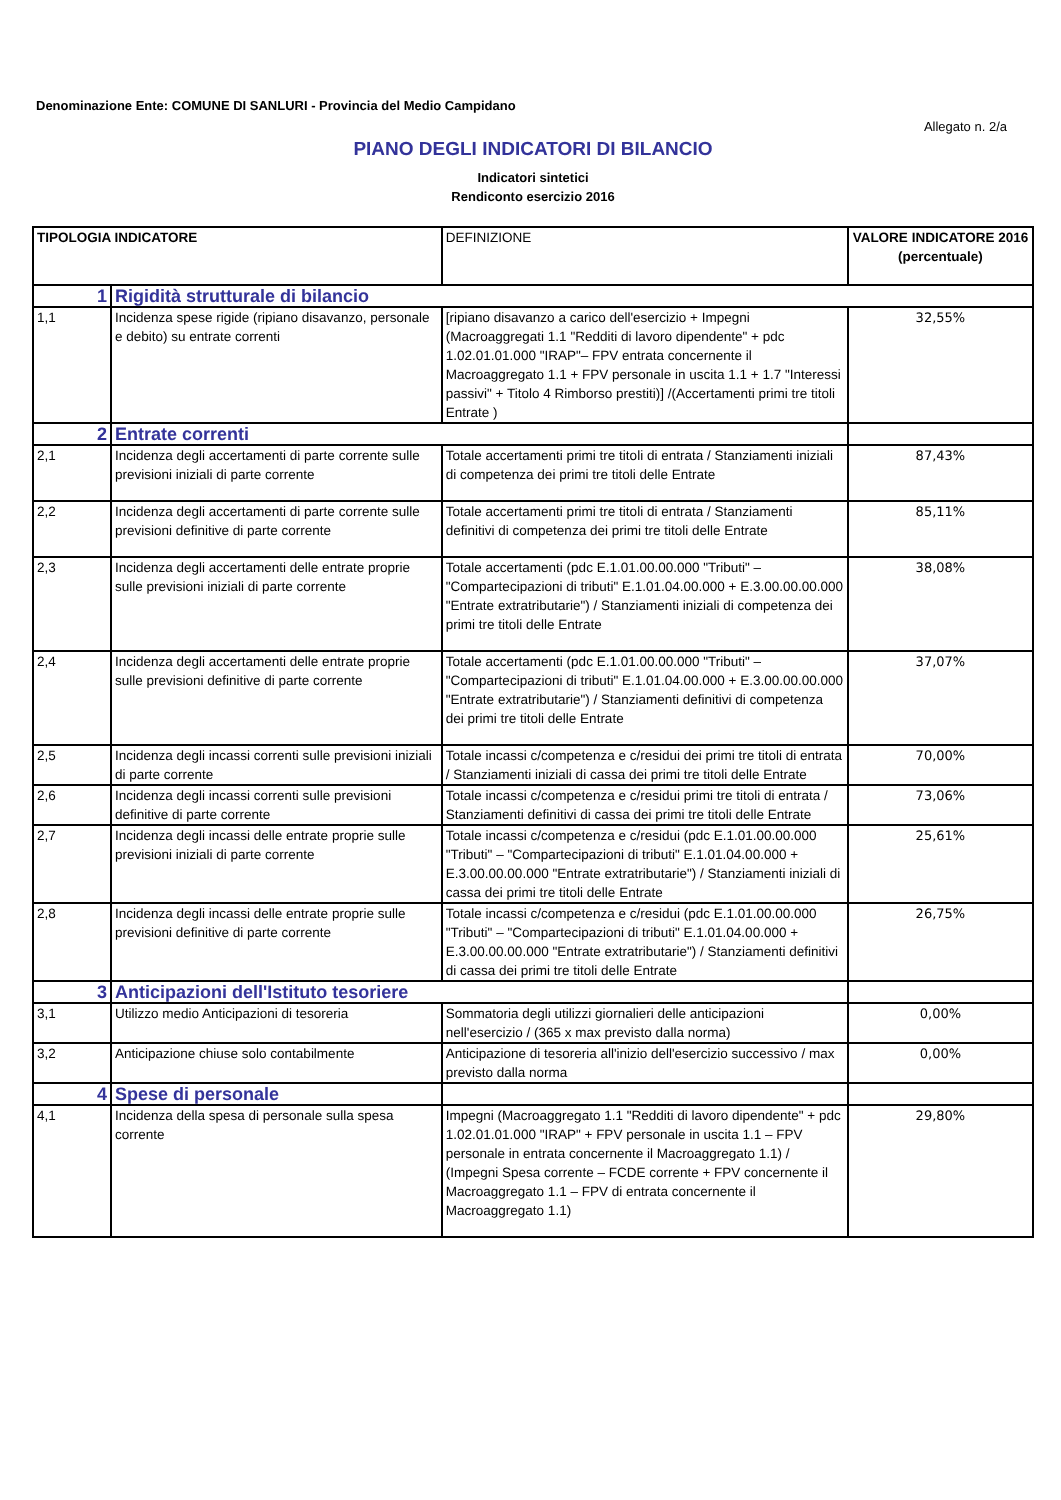Denominazione Ente: COMUNE DI SANLURI - Provincia del Medio Campidano
Allegato n. 2/a
PIANO DEGLI INDICATORI DI BILANCIO
Indicatori sintetici
Rendiconto esercizio 2016
| TIPOLOGIA INDICATORE | | DEFINIZIONE | VALORE INDICATORE 2016 (percentuale) |
| --- | --- | --- | --- |
| 1 | Rigidità strutturale di bilancio | | |
| 1,1 | Incidenza spese rigide (ripiano disavanzo, personale e debito) su entrate correnti | [ripiano disavanzo a carico dell'esercizio + Impegni (Macroaggregati 1.1 "Redditi di lavoro dipendente" + pdc 1.02.01.01.000 "IRAP"– FPV entrata concernente il Macroaggregato 1.1 + FPV personale in uscita 1.1 + 1.7 "Interessi passivi" + Titolo 4 Rimborso prestiti)] /(Accertamenti primi tre titoli Entrate ) | 32,55% |
| 2 | Entrate correnti | | |
| 2,1 | Incidenza degli accertamenti di parte corrente sulle previsioni iniziali di parte corrente | Totale accertamenti primi tre titoli di entrata / Stanziamenti iniziali di competenza dei primi tre titoli delle Entrate | 87,43% |
| 2,2 | Incidenza degli accertamenti di parte corrente sulle previsioni definitive di parte corrente | Totale accertamenti primi tre titoli di entrata / Stanziamenti definitivi di competenza dei primi tre titoli delle Entrate | 85,11% |
| 2,3 | Incidenza degli accertamenti delle entrate proprie sulle previsioni iniziali di parte corrente | Totale accertamenti (pdc E.1.01.00.00.000 "Tributi" – "Compartecipazioni di tributi" E.1.01.04.00.000 + E.3.00.00.00.000 "Entrate extratributarie") / Stanziamenti iniziali di competenza dei primi tre titoli delle Entrate | 38,08% |
| 2,4 | Incidenza degli accertamenti delle entrate proprie sulle previsioni definitive di parte corrente | Totale accertamenti (pdc E.1.01.00.00.000 "Tributi" – "Compartecipazioni di tributi" E.1.01.04.00.000 + E.3.00.00.00.000 "Entrate extratributarie") / Stanziamenti definitivi di competenza dei primi tre titoli delle Entrate | 37,07% |
| 2,5 | Incidenza degli incassi correnti sulle previsioni iniziali di parte corrente | Totale incassi c/competenza e c/residui dei primi tre titoli di entrata / Stanziamenti iniziali di cassa dei primi tre titoli delle Entrate | 70,00% |
| 2,6 | Incidenza degli incassi correnti sulle previsioni definitive di parte corrente | Totale incassi c/competenza e c/residui primi tre titoli di entrata / Stanziamenti definitivi di cassa dei primi tre titoli delle Entrate | 73,06% |
| 2,7 | Incidenza degli incassi delle entrate proprie sulle previsioni iniziali di parte corrente | Totale incassi c/competenza e c/residui (pdc E.1.01.00.00.000 "Tributi" – "Compartecipazioni di tributi" E.1.01.04.00.000 + E.3.00.00.00.000 "Entrate extratributarie") / Stanziamenti iniziali di cassa dei primi tre titoli delle Entrate | 25,61% |
| 2,8 | Incidenza degli incassi delle entrate proprie sulle previsioni definitive di parte corrente | Totale incassi c/competenza e c/residui (pdc E.1.01.00.00.000 "Tributi" – "Compartecipazioni di tributi" E.1.01.04.00.000 + E.3.00.00.00.000 "Entrate extratributarie") / Stanziamenti definitivi di cassa dei primi tre titoli delle Entrate | 26,75% |
| 3 | Anticipazioni dell'Istituto tesoriere | | |
| 3,1 | Utilizzo medio Anticipazioni di tesoreria | Sommatoria degli utilizzi giornalieri delle anticipazioni nell'esercizio / (365 x max previsto dalla norma) | 0,00% |
| 3,2 | Anticipazione chiuse solo contabilmente | Anticipazione di tesoreria all'inizio dell'esercizio successivo / max previsto dalla norma | 0,00% |
| 4 | Spese di personale | | |
| 4,1 | Incidenza della spesa di personale sulla spesa corrente | Impegni (Macroaggregato 1.1 "Redditi di lavoro dipendente" + pdc 1.02.01.01.000 "IRAP" + FPV personale in uscita 1.1 – FPV personale in entrata concernente il Macroaggregato 1.1) / (Impegni Spesa corrente – FCDE corrente + FPV concernente il Macroaggregato 1.1 – FPV di entrata concernente il Macroaggregato 1.1) | 29,80% |